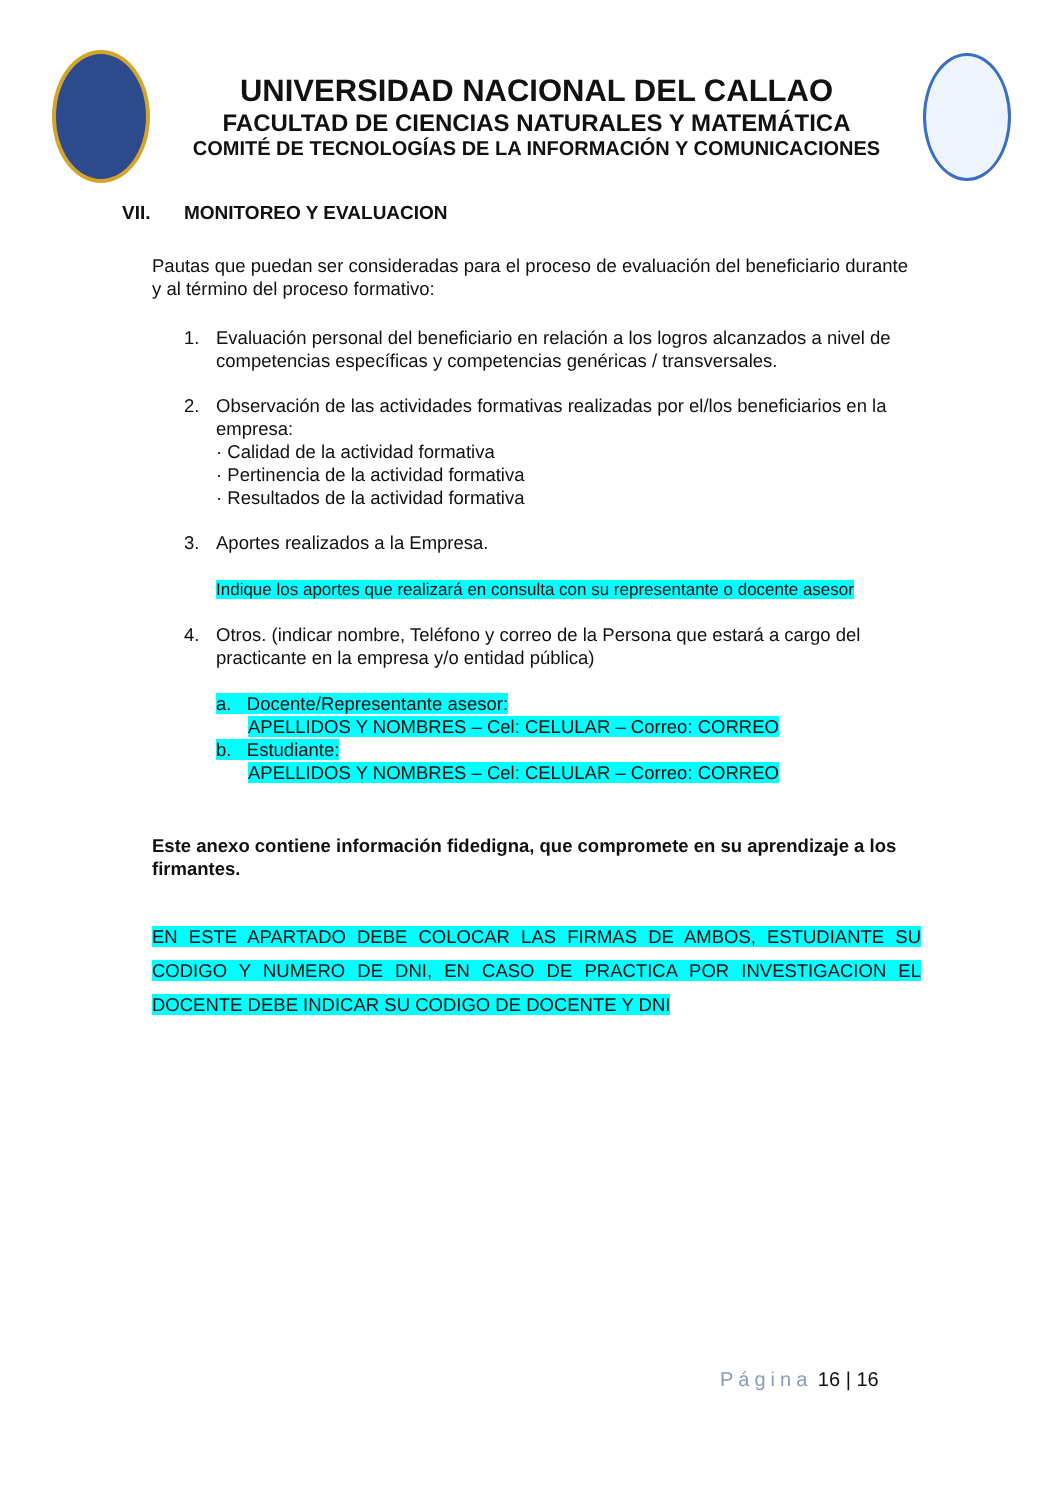UNIVERSIDAD NACIONAL DEL CALLAO
FACULTAD DE CIENCIAS NATURALES Y MATEMÁTICA
COMITÉ DE TECNOLOGÍAS DE LA INFORMACIÓN Y COMUNICACIONES
VII. MONITOREO Y EVALUACION
Pautas que puedan ser consideradas para el proceso de evaluación del beneficiario durante y al término del proceso formativo:
1. Evaluación personal del beneficiario en relación a los logros alcanzados a nivel de competencias específicas y competencias genéricas / transversales.
2. Observación de las actividades formativas realizadas por el/los beneficiarios en la empresa:
· Calidad de la actividad formativa
· Pertinencia de la actividad formativa
· Resultados de la actividad formativa
3. Aportes realizados a la Empresa.
Indique los aportes que realizará en consulta con su representante o docente asesor
4. Otros. (indicar nombre, Teléfono y correo de la Persona que estará a cargo del practicante en la empresa y/o entidad pública)
a. Docente/Representante asesor:
APELLIDOS Y NOMBRES – Cel: CELULAR – Correo: CORREO
b. Estudiante:
APELLIDOS Y NOMBRES – Cel: CELULAR – Correo: CORREO
Este anexo contiene información fidedigna, que compromete en su aprendizaje a los firmantes.
EN ESTE APARTADO DEBE COLOCAR LAS FIRMAS DE AMBOS, ESTUDIANTE SU CODIGO Y NUMERO DE DNI, EN CASO DE PRACTICA POR INVESTIGACION EL DOCENTE DEBE INDICAR SU CODIGO DE DOCENTE Y DNI
Página 16 | 16